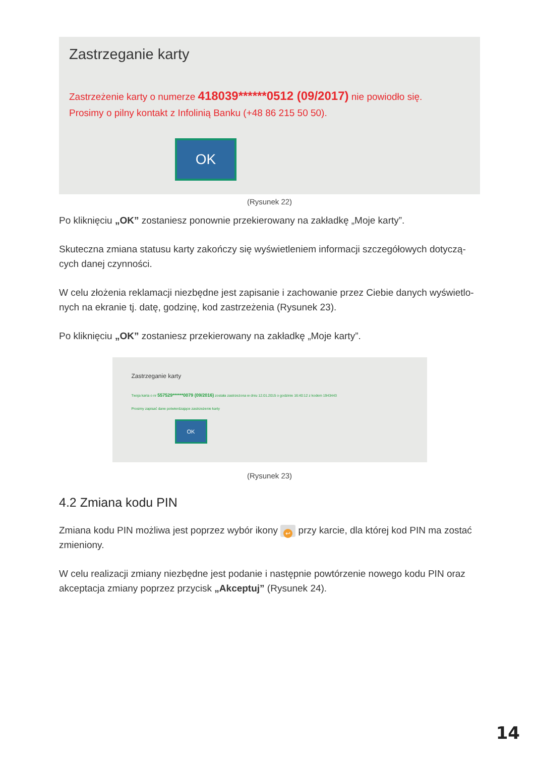Zastrzeganie karty
Zastrzeżenie karty o numerze 418039******0512 (09/2017) nie powiodło się.
Prosimy o pilny kontakt z Infolinią Banku (+48 86 215 50 50).
OK
(Rysunek 22)
Po kliknięciu „OK” zostaniesz ponownie przekierowany na zakładkę „Moje karty”.
Skuteczna zmiana statusu karty zakończy się wyświetleniem informacji szczegółowych dotyczą-cych danej czynności.
W celu złożenia reklamacji niezbędne jest zapisanie i zachowanie przez Ciebie danych wyświetlo-nych na ekranie tj. datę, godzinę, kod zastrzeżenia (Rysunek 23).
Po kliknięciu „OK” zostaniesz przekierowany na zakładkę „Moje karty”.
Zastrzeganie karty
Twoja karta o nr 557529******0079 (09/2016) została zastrzeżona w dniu 12.01.2015 o godzinie 16:40:12 z kodem 1943443
Prosimy zapisać dane potwierdzające zastrzeżenie karty
OK
(Rysunek 23)
4.2 Zmiana kodu PIN
Zmiana kodu PIN możliwa jest poprzez wybór ikony ↩ przy karcie, dla której kod PIN ma zostać zmieniony.
W celu realizacji zmiany niezbędne jest podanie i następnie powtórzenie nowego kodu PIN oraz akceptacja zmiany poprzez przycisk „Akceptuj” (Rysunek 24).
14